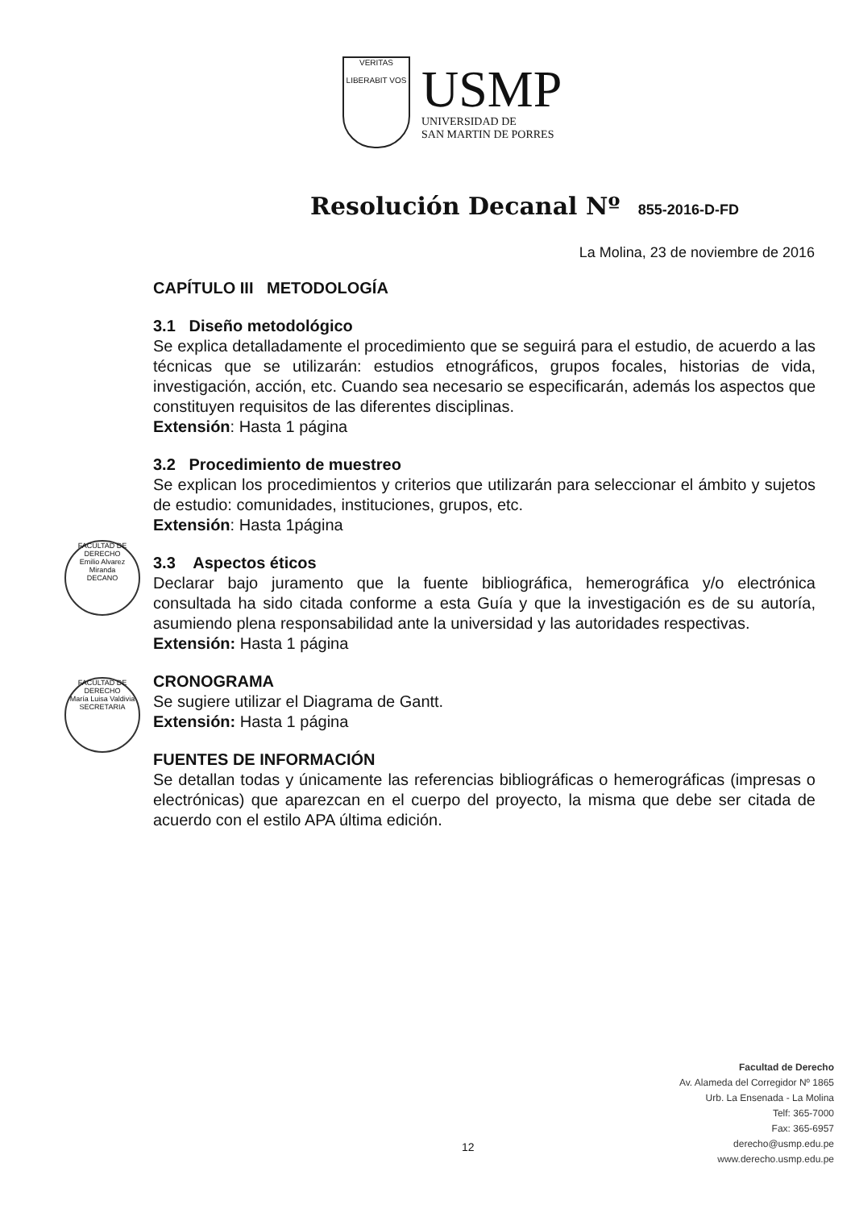VERITAS
LIBERABIT VOS
USMP
UNIVERSIDAD DE
SAN MARTIN DE PORRES
Resolución Decanal Nº 855-2016-D-FD
La Molina, 23 de noviembre de 2016
FACULTAD DE DERECHO
Emilio Alvarez Miranda
DECANO
FACULTAD DE DERECHO
María Luisa Valdivia
SECRETARIA
CAPÍTULO III METODOLOGÍA
3.1 Diseño metodológico
Se explica detalladamente el procedimiento que se seguirá para el estudio, de acuerdo a las técnicas que se utilizarán: estudios etnográficos, grupos focales, historias de vida, investigación, acción, etc. Cuando sea necesario se especificarán, además los aspectos que constituyen requisitos de las diferentes disciplinas.
Extensión: Hasta 1 página
3.2 Procedimiento de muestreo
Se explican los procedimientos y criterios que utilizarán para seleccionar el ámbito y sujetos de estudio: comunidades, instituciones, grupos, etc.
Extensión: Hasta 1página
3.3 Aspectos éticos
Declarar bajo juramento que la fuente bibliográfica, hemerográfica y/o electrónica consultada ha sido citada conforme a esta Guía y que la investigación es de su autoría, asumiendo plena responsabilidad ante la universidad y las autoridades respectivas.
Extensión: Hasta 1 página
CRONOGRAMA
Se sugiere utilizar el Diagrama de Gantt.
Extensión: Hasta 1 página
FUENTES DE INFORMACIÓN
Se detallan todas y únicamente las referencias bibliográficas o hemerográficas (impresas o electrónicas) que aparezcan en el cuerpo del proyecto, la misma que debe ser citada de acuerdo con el estilo APA última edición.
Facultad de Derecho
Av. Alameda del Corregidor Nº 1865
Urb. La Ensenada - La Molina
Telf: 365-7000
Fax: 365-6957
derecho@usmp.edu.pe
www.derecho.usmp.edu.pe
12